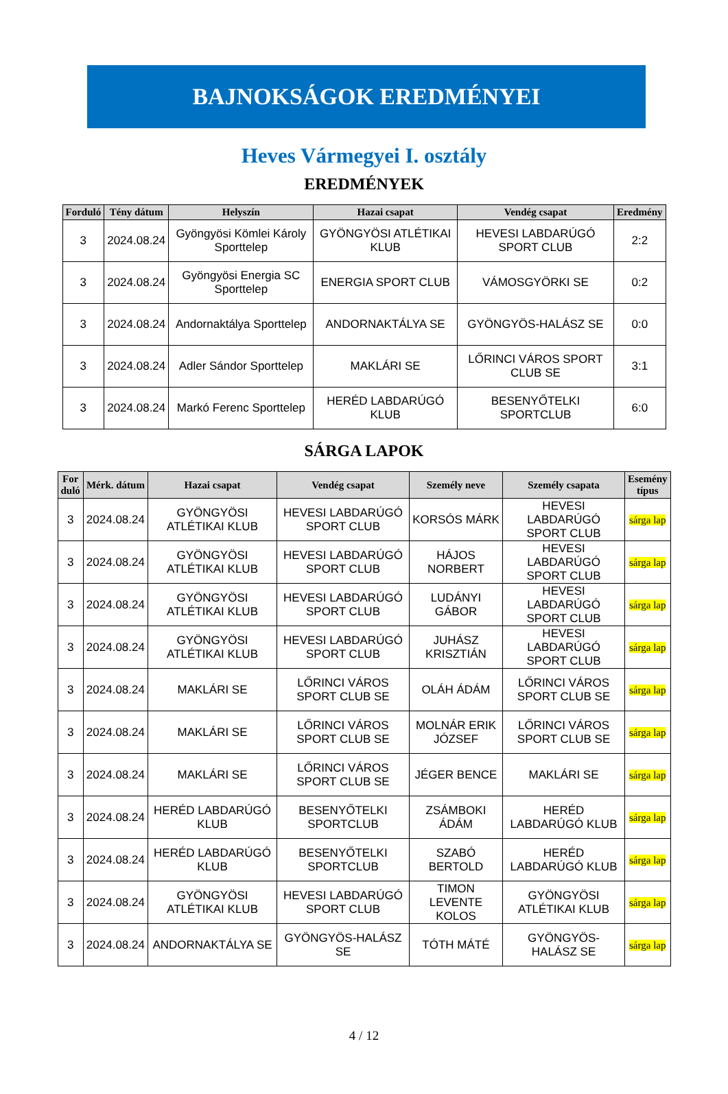BAJNOKSÁGOK EREDMÉNYEI
Heves Vármegyei I. osztály
EREDMÉNYEK
| Forduló | Tény dátum | Helyszín | Hazai csapat | Vendég csapat | Eredmény |
| --- | --- | --- | --- | --- | --- |
| 3 | 2024.08.24 | Gyöngyösi Kömlei Károly Sporttelep | GYÖNGYÖSI ATLÉTIKAI KLUB | HEVESI LABDARÚGÓ SPORT CLUB | 2:2 |
| 3 | 2024.08.24 | Gyöngyösi Energia SC Sporttelep | ENERGIA SPORT CLUB | VÁMOSGYÖRKI SE | 0:2 |
| 3 | 2024.08.24 | Andornaktálya Sporttelep | ANDORNAKTÁLYA SE | GYÖNGYÖS-HALÁSZ SE | 0:0 |
| 3 | 2024.08.24 | Adler Sándor Sporttelep | MAKLÁRI SE | LŐRINCI VÁROS SPORT CLUB SE | 3:1 |
| 3 | 2024.08.24 | Markó Ferenc Sporttelep | HERÉD LABDARÚGÓ KLUB | BESENYŐTELKI SPORTCLUB | 6:0 |
SÁRGA LAPOK
| For duló | Mérk. dátum | Hazai csapat | Vendég csapat | Személy neve | Személy csapata | Esemény típus |
| --- | --- | --- | --- | --- | --- | --- |
| 3 | 2024.08.24 | GYÖNGYÖSI ATLÉTIKAI KLUB | HEVESI LABDARÚGÓ SPORT CLUB | KORSÓS MÁRK | HEVESI LABDARÚGÓ SPORT CLUB | sárga lap |
| 3 | 2024.08.24 | GYÖNGYÖSI ATLÉTIKAI KLUB | HEVESI LABDARÚGÓ SPORT CLUB | HÁJOS NORBERT | HEVESI LABDARÚGÓ SPORT CLUB | sárga lap |
| 3 | 2024.08.24 | GYÖNGYÖSI ATLÉTIKAI KLUB | HEVESI LABDARÚGÓ SPORT CLUB | LUDÁNYI GÁBOR | HEVESI LABDARÚGÓ SPORT CLUB | sárga lap |
| 3 | 2024.08.24 | GYÖNGYÖSI ATLÉTIKAI KLUB | HEVESI LABDARÚGÓ SPORT CLUB | JUHÁSZ KRISZTIÁN | HEVESI LABDARÚGÓ SPORT CLUB | sárga lap |
| 3 | 2024.08.24 | MAKLÁRI SE | LŐRINCI VÁROS SPORT CLUB SE | OLÁH ÁDÁM | LŐRINCI VÁROS SPORT CLUB SE | sárga lap |
| 3 | 2024.08.24 | MAKLÁRI SE | LŐRINCI VÁROS SPORT CLUB SE | MOLNÁR ERIK JÓZSEF | LŐRINCI VÁROS SPORT CLUB SE | sárga lap |
| 3 | 2024.08.24 | MAKLÁRI SE | LŐRINCI VÁROS SPORT CLUB SE | JÉGER BENCE | MAKLÁRI SE | sárga lap |
| 3 | 2024.08.24 | HERÉD LABDARÚGÓ KLUB | BESENYŐTELKI SPORTCLUB | ZSÁMBOKI ÁDÁM | HERÉD LABDARÚGÓ KLUB | sárga lap |
| 3 | 2024.08.24 | HERÉD LABDARÚGÓ KLUB | BESENYŐTELKI SPORTCLUB | SZABÓ BERTOLD | HERÉD LABDARÚGÓ KLUB | sárga lap |
| 3 | 2024.08.24 | GYÖNGYÖSI ATLÉTIKAI KLUB | HEVESI LABDARÚGÓ SPORT CLUB | TIMON LEVENTE KOLOS | GYÖNGYÖSI ATLÉTIKAI KLUB | sárga lap |
| 3 | 2024.08.24 | ANDORNAKTÁLYA SE | GYÖNGYÖS-HALÁSZ SE | TÓTH MÁTÉ | GYÖNGYÖS-HALÁSZ SE | sárga lap |
4 / 12